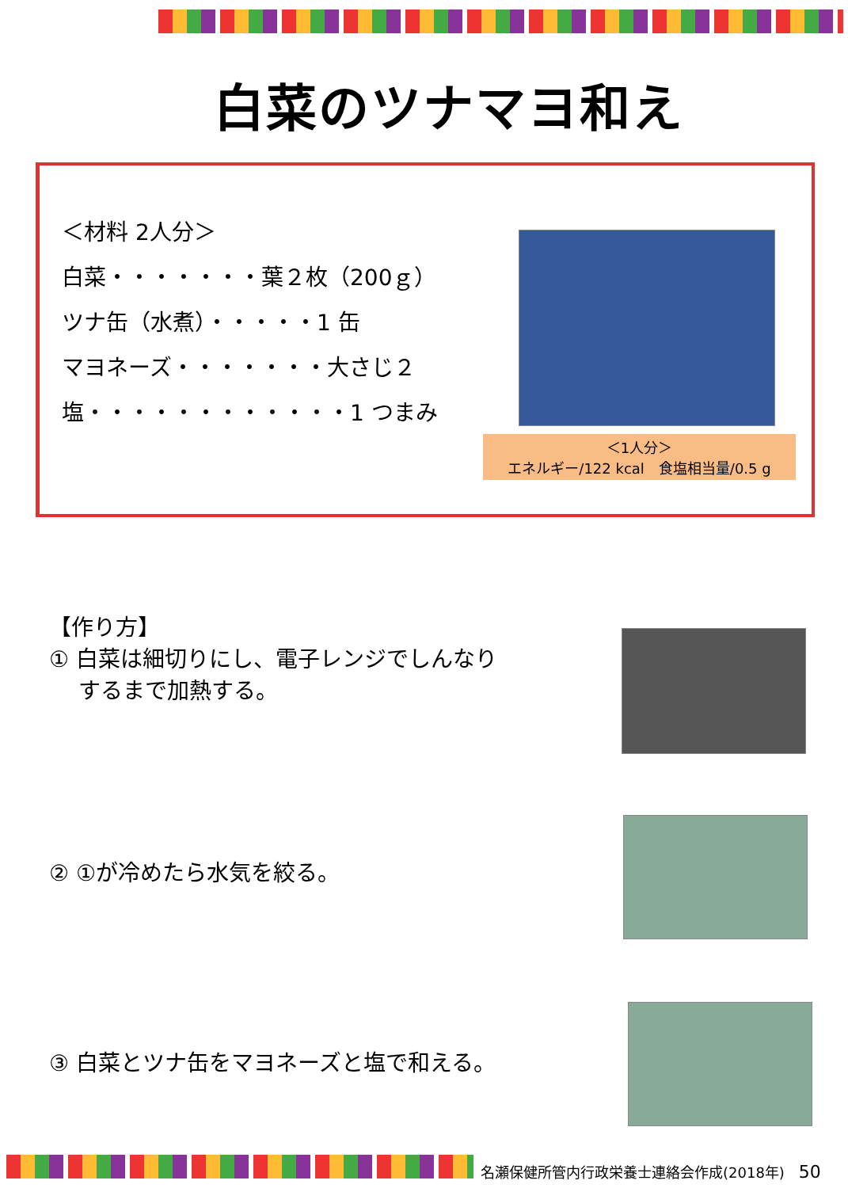白菜のツナマヨ和え
＜材料 2人分＞
白菜・・・・・・・葉２枚（200ｇ）
ツナ缶（水煮）・・・・・1 缶
マヨネーズ・・・・・・・大さじ２
塩・・・・・・・・・・・・1 つまみ
＜1人分＞
エネルギー/122 kcal　食塩相当量/0.5 g
【作り方】
① 白菜は細切りにし、電子レンジでしんなり
　 するまで加熱する。
② ①が冷めたら水気を絞る。
③ 白菜とツナ缶をマヨネーズと塩で和える。
名瀬保健所管内行政栄養士連絡会作成(2018年)　50